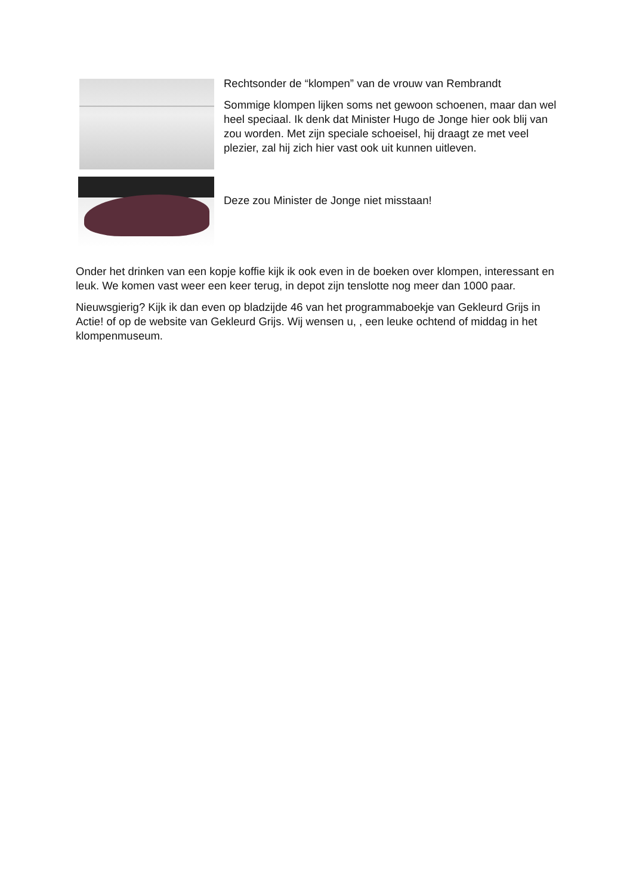Rechtsonder de “klompen” van de vrouw van Rembrandt
Sommige klompen lijken soms net gewoon schoenen, maar dan wel heel speciaal. Ik denk dat Minister Hugo de Jonge hier ook blij van zou worden. Met zijn speciale schoeisel, hij draagt ze met veel plezier, zal hij zich hier vast ook uit kunnen uitleven.
Deze zou Minister de Jonge niet misstaan!
Onder het drinken van een kopje koffie kijk ik ook even in de boeken over klompen, interessant en leuk. We komen vast weer een keer terug, in depot zijn tenslotte nog meer dan 1000 paar.
Nieuwsgierig? Kijk ik dan even op bladzijde 46 van het programmaboekje van Gekleurd Grijs in Actie! of op de website van Gekleurd Grijs. Wij wensen u, , een leuke ochtend of middag in het klompenmuseum.